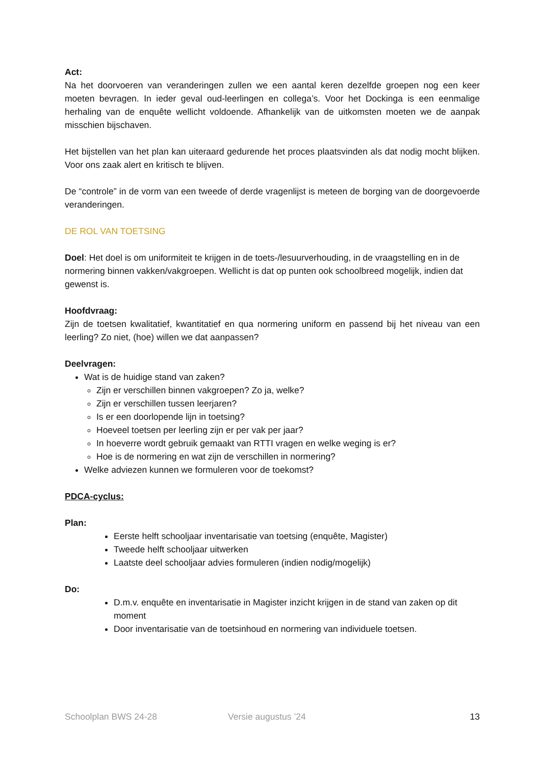Act:
Na het doorvoeren van veranderingen zullen we een aantal keren dezelfde groepen nog een keer moeten bevragen. In ieder geval oud-leerlingen en collega’s. Voor het Dockinga is een eenmalige herhaling van de enquête wellicht voldoende. Afhankelijk van de uitkomsten moeten we de aanpak misschien bijschaven.
Het bijstellen van het plan kan uiteraard gedurende het proces plaatsvinden als dat nodig mocht blijken. Voor ons zaak alert en kritisch te blijven.
De “controle” in de vorm van een tweede of derde vragenlijst is meteen de borging van de doorgevoerde veranderingen.
DE ROL VAN TOETSING
Doel: Het doel is om uniformiteit te krijgen in de toets-/lesuurverhouding, in de vraagstelling en in de normering binnen vakken/vakgroepen. Wellicht is dat op punten ook schoolbreed mogelijk, indien dat gewenst is.
Hoofdvraag:
Zijn de toetsen kwalitatief, kwantitatief en qua normering uniform en passend bij het niveau van een leerling? Zo niet, (hoe) willen we dat aanpassen?
Deelvragen:
Wat is de huidige stand van zaken?
Zijn er verschillen binnen vakgroepen? Zo ja, welke?
Zijn er verschillen tussen leerjaren?
Is er een doorlopende lijn in toetsing?
Hoeveel toetsen per leerling zijn er per vak per jaar?
In hoeverre wordt gebruik gemaakt van RTTI vragen en welke weging is er?
Hoe is de normering en wat zijn de verschillen in normering?
Welke adviezen kunnen we formuleren voor de toekomst?
PDCA-cyclus:
Plan:
Eerste helft schooljaar inventarisatie van toetsing (enquête, Magister)
Tweede helft schooljaar uitwerken
Laatste deel schooljaar advies formuleren (indien nodig/mogelijk)
Do:
D.m.v. enquête en inventarisatie in Magister inzicht krijgen in de stand van zaken op dit moment
Door inventarisatie van de toetsinhoud en normering van individuele toetsen.
Schoolplan BWS 24-28 Versie augustus ’24 13